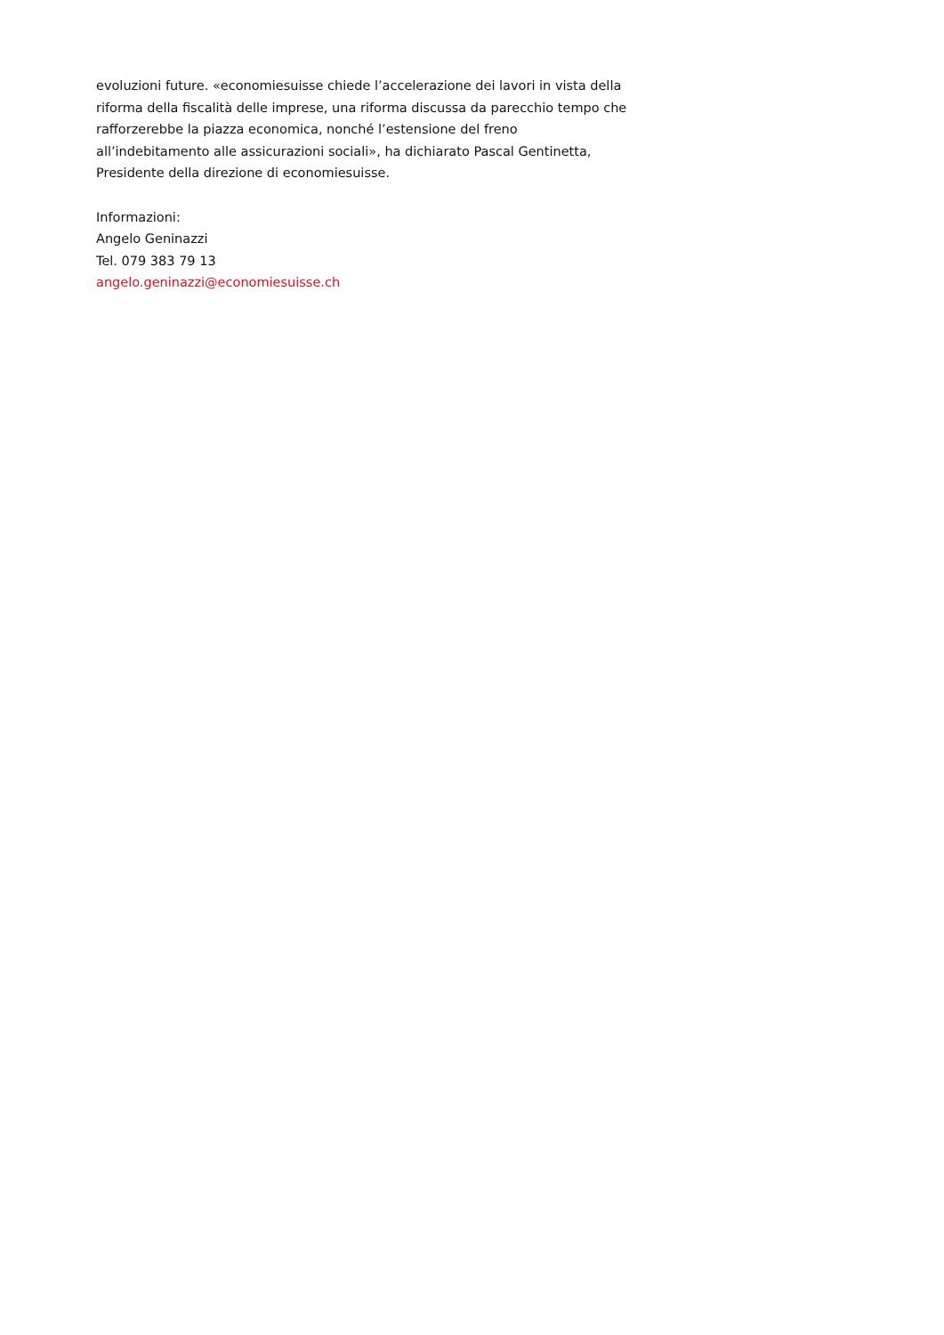evoluzioni future. «economiesuisse chiede l’accelerazione dei lavori in vista della
riforma della fiscalità delle imprese, una riforma discussa da parecchio tempo che
rafforzerebbe la piazza economica, nonché l’estensione del freno
all’indebitamento alle assicurazioni sociali», ha dichiarato Pascal Gentinetta,
Presidente della direzione di economiesuisse.
Informazioni:
Angelo Geninazzi
Tel. 079 383 79 13
angelo.geninazzi@economiesuisse.ch